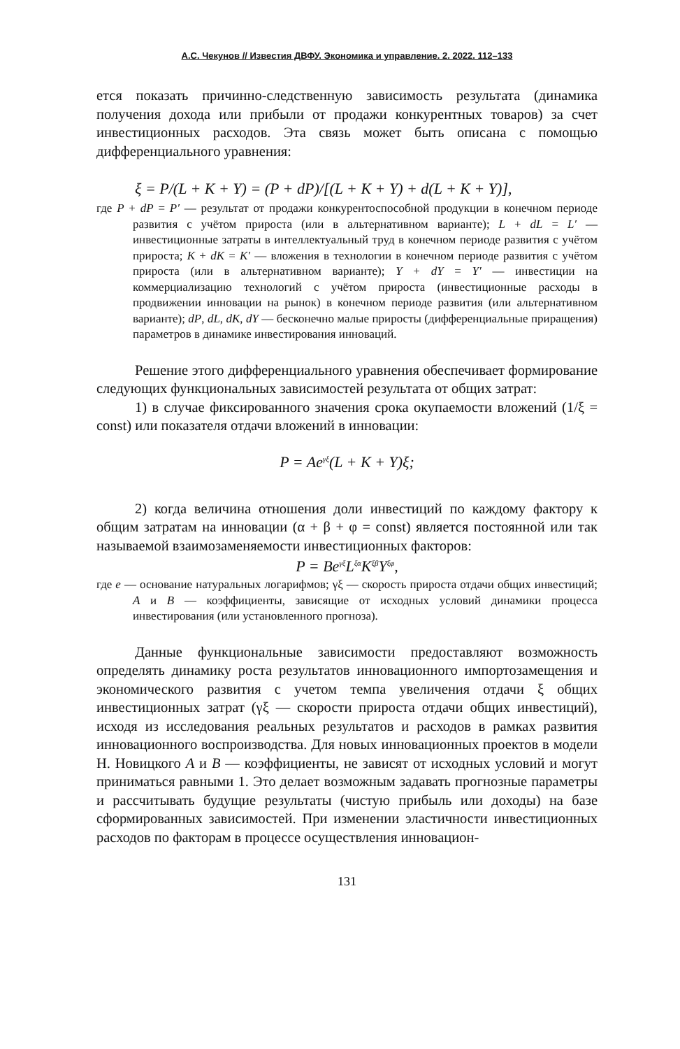А.С. Чекунов // Известия ДВФУ. Экономика и управление. 2. 2022. 112–133
ется показать причинно-следственную зависимость результата (динамика получения дохода или прибыли от продажи конкурентных товаров) за счет инвестиционных расходов. Эта связь может быть описана с помощью дифференциального уравнения:
ξ = P/(L + K + Y) = (P + dP)/[(L + K + Y) + d(L + K + Y)],
где P + dP = P′ — результат от продажи конкурентоспособной продукции в конечном периоде развития с учётом прироста (или в альтернативном варианте); L + dL = L′ — инвестиционные затраты в интеллектуальный труд в конечном периоде развития с учётом прироста; K + dK = K′ — вложения в технологии в конечном периоде развития с учётом прироста (или в альтернативном варианте); Y + dY = Y′ — инвестиции на коммерциализацию технологий с учётом прироста (инвестиционные расходы в продвижении инновации на рынок) в конечном периоде развития (или альтернативном варианте); dP, dL, dK, dY — бесконечно малые приросты (дифференциальные приращения) параметров в динамике инвестирования инноваций.
Решение этого дифференциального уравнения обеспечивает формирование следующих функциональных зависимостей результата от общих затрат:
1) в случае фиксированного значения срока окупаемости вложений (1/ξ = const) или показателя отдачи вложений в инновации:
P = Ae<sup>γξ</sup>(L + K + Y)ξ;
2) когда величина отношения доли инвестиций по каждому фактору к общим затратам на инновации (α + β + φ = const) является постоянной или так называемой взаимозаменяемости инвестиционных факторов:
P = Be<sup>γξ</sup>L<sup>ξα</sup>K<sup>ξβ</sup>Y<sup>ξφ</sup>,
где e — основание натуральных логарифмов; γξ — скорость прироста отдачи общих инвестиций; A и B — коэффициенты, зависящие от исходных условий динамики процесса инвестирования (или установленного прогноза).
Данные функциональные зависимости предоставляют возможность определять динамику роста результатов инновационного импортозамещения и экономического развития с учетом темпа увеличения отдачи ξ общих инвестиционных затрат (γξ — скорости прироста отдачи общих инвестиций), исходя из исследования реальных результатов и расходов в рамках развития инновационного воспроизводства. Для новых инновационных проектов в модели Н. Новицкого A и B — коэффициенты, не зависят от исходных условий и могут приниматься равными 1. Это делает возможным задавать прогнозные параметры и рассчитывать будущие результаты (чистую прибыль или доходы) на базе сформированных зависимостей. При изменении эластичности инвестиционных расходов по факторам в процессе осуществления инновацион-
131